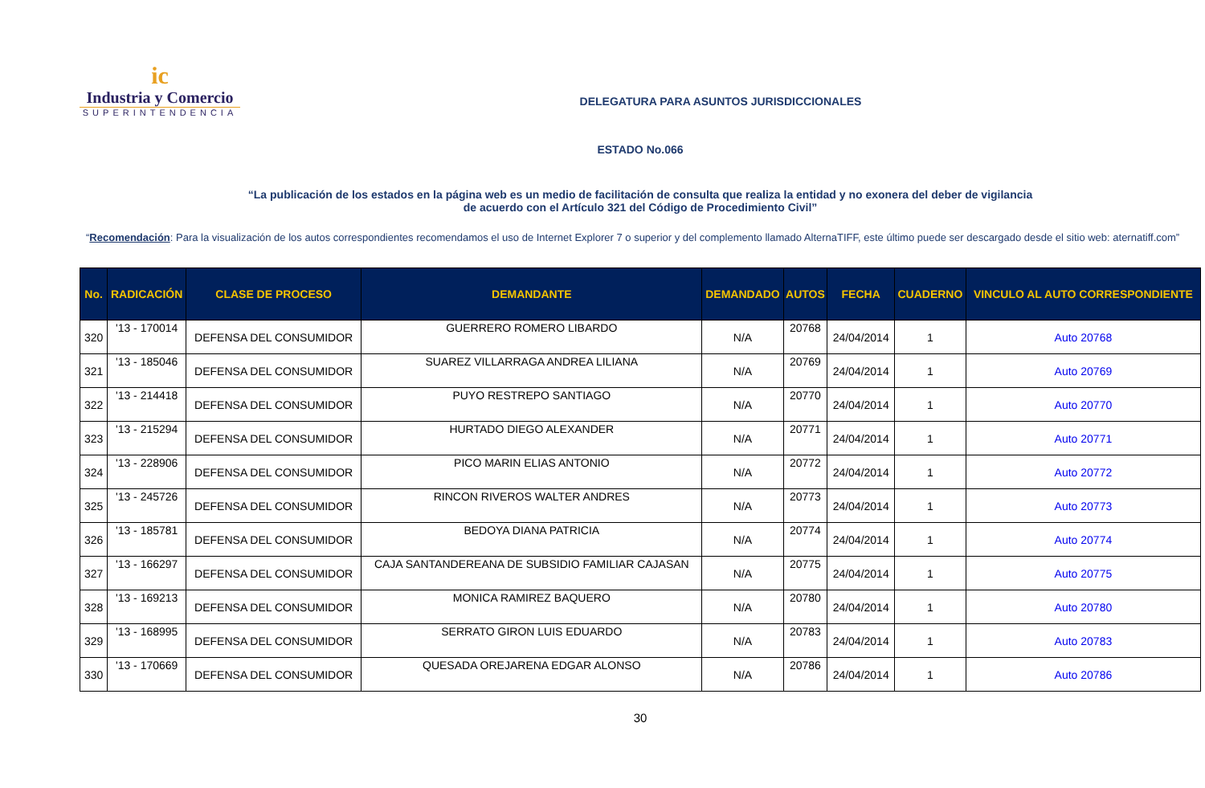ic
Industria y Comercio
SUPERINTENDENCIA
DELEGATURA PARA ASUNTOS JURISDICCIONALES
ESTADO No.066
“La publicación de los estados en la página web es un medio de facilitación de consulta que realiza la entidad y no exonera del deber de vigilancia
de acuerdo con el Artículo 321 del Código de Procedimiento Civil”
“Recomendación: Para la visualización de los autos correspondientes recomendamos el uso de Internet Explorer 7 o superior y del complemento llamado AlternaTIFF, este último puede ser descargado desde el sitio web: aternatiff.com”
| No. | RADICACIÓN | CLASE DE PROCESO | DEMANDANTE | DEMANDADO | AUTOS | FECHA | CUADERNO | VINCULO AL AUTO CORRESPONDIENTE |
| --- | --- | --- | --- | --- | --- | --- | --- | --- |
| 320 | '13 - 170014 | DEFENSA DEL CONSUMIDOR | GUERRERO ROMERO LIBARDO | N/A | 20768 | 24/04/2014 | 1 | Auto 20768 |
| 321 | '13 - 185046 | DEFENSA DEL CONSUMIDOR | SUAREZ VILLARRAGA ANDREA LILIANA | N/A | 20769 | 24/04/2014 | 1 | Auto 20769 |
| 322 | '13 - 214418 | DEFENSA DEL CONSUMIDOR | PUYO RESTREPO SANTIAGO | N/A | 20770 | 24/04/2014 | 1 | Auto 20770 |
| 323 | '13 - 215294 | DEFENSA DEL CONSUMIDOR | HURTADO DIEGO ALEXANDER | N/A | 20771 | 24/04/2014 | 1 | Auto 20771 |
| 324 | '13 - 228906 | DEFENSA DEL CONSUMIDOR | PICO MARIN ELIAS ANTONIO | N/A | 20772 | 24/04/2014 | 1 | Auto 20772 |
| 325 | '13 - 245726 | DEFENSA DEL CONSUMIDOR | RINCON RIVEROS WALTER ANDRES | N/A | 20773 | 24/04/2014 | 1 | Auto 20773 |
| 326 | '13 - 185781 | DEFENSA DEL CONSUMIDOR | BEDOYA DIANA PATRICIA | N/A | 20774 | 24/04/2014 | 1 | Auto 20774 |
| 327 | '13 - 166297 | DEFENSA DEL CONSUMIDOR | CAJA SANTANDEREANA DE SUBSIDIO FAMILIAR CAJASAN | N/A | 20775 | 24/04/2014 | 1 | Auto 20775 |
| 328 | '13 - 169213 | DEFENSA DEL CONSUMIDOR | MONICA RAMIREZ BAQUERO | N/A | 20780 | 24/04/2014 | 1 | Auto 20780 |
| 329 | '13 - 168995 | DEFENSA DEL CONSUMIDOR | SERRATO GIRON LUIS EDUARDO | N/A | 20783 | 24/04/2014 | 1 | Auto 20783 |
| 330 | '13 - 170669 | DEFENSA DEL CONSUMIDOR | QUESADA OREJARENA EDGAR ALONSO | N/A | 20786 | 24/04/2014 | 1 | Auto 20786 |
30